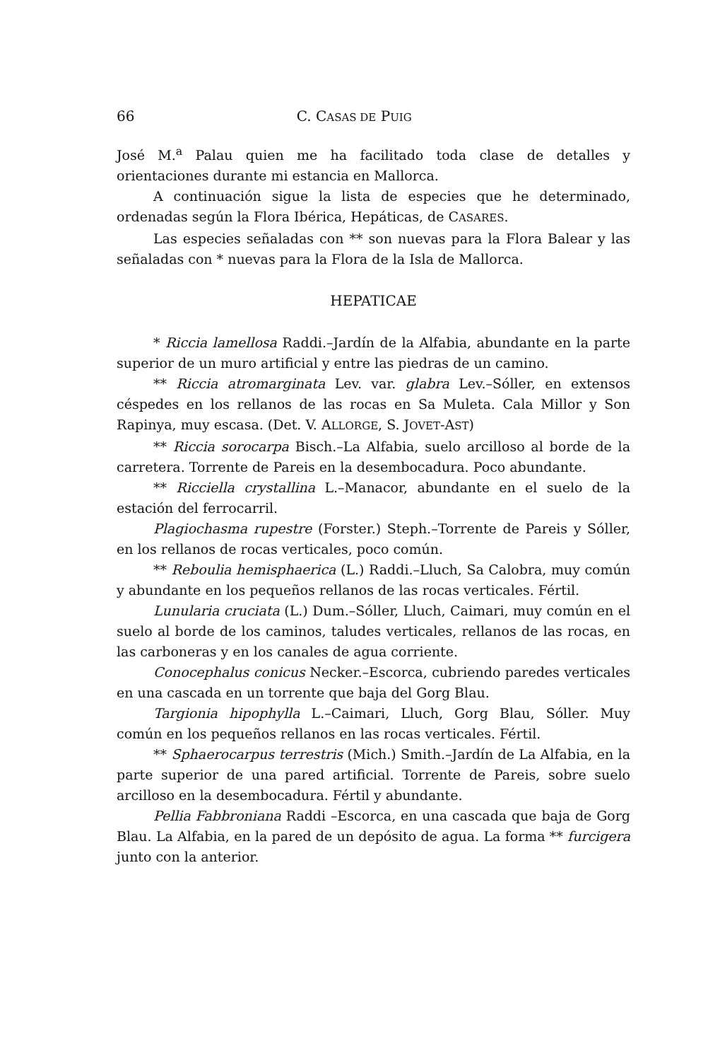66 C. CASAS DE PUIG
José M.<sup>a</sup> Palau quien me ha facilitado toda clase de detalles y orientaciones durante mi estancia en Mallorca.
A continuación sigue la lista de especies que he determinado, ordenadas según la Flora Ibérica, Hepáticas, de CASARES.
Las especies señaladas con ** son nuevas para la Flora Balear y las señaladas con * nuevas para la Flora de la Isla de Mallorca.
HEPATICAE
* Riccia lamellosa Raddi.–Jardín de la Alfabia, abundante en la parte superior de un muro artificial y entre las piedras de un camino.
** Riccia atromarginata Lev. var. glabra Lev.–Sóller, en extensos céspedes en los rellanos de las rocas en Sa Muleta. Cala Millor y Son Rapinya, muy escasa. (Det. V. ALLORGE, S. JOVET-AST)
** Riccia sorocarpa Bisch.–La Alfabia, suelo arcilloso al borde de la carretera. Torrente de Pareis en la desembocadura. Poco abundante.
** Ricciella crystallina L.–Manacor, abundante en el suelo de la estación del ferrocarril.
Plagiochasma rupestre (Forster.) Steph.–Torrente de Pareis y Sóller, en los rellanos de rocas verticales, poco común.
** Reboulia hemisphaerica (L.) Raddi.–Lluch, Sa Calobra, muy común y abundante en los pequeños rellanos de las rocas verticales. Fértil.
Lunularia cruciata (L.) Dum.–Sóller, Lluch, Caimari, muy común en el suelo al borde de los caminos, taludes verticales, rellanos de las rocas, en las carboneras y en los canales de agua corriente.
Conocephalus conicus Necker.–Escorca, cubriendo paredes verticales en una cascada en un torrente que baja del Gorg Blau.
Targionia hipophylla L.–Caimari, Lluch, Gorg Blau, Sóller. Muy común en los pequeños rellanos en las rocas verticales. Fértil.
** Sphaerocarpus terrestris (Mich.) Smith.–Jardín de La Alfabia, en la parte superior de una pared artificial. Torrente de Pareis, sobre suelo arcilloso en la desembocadura. Fértil y abundante.
Pellia Fabbroniana Raddi –Escorca, en una cascada que baja de Gorg Blau. La Alfabia, en la pared de un depósito de agua. La forma ** furcigera junto con la anterior.